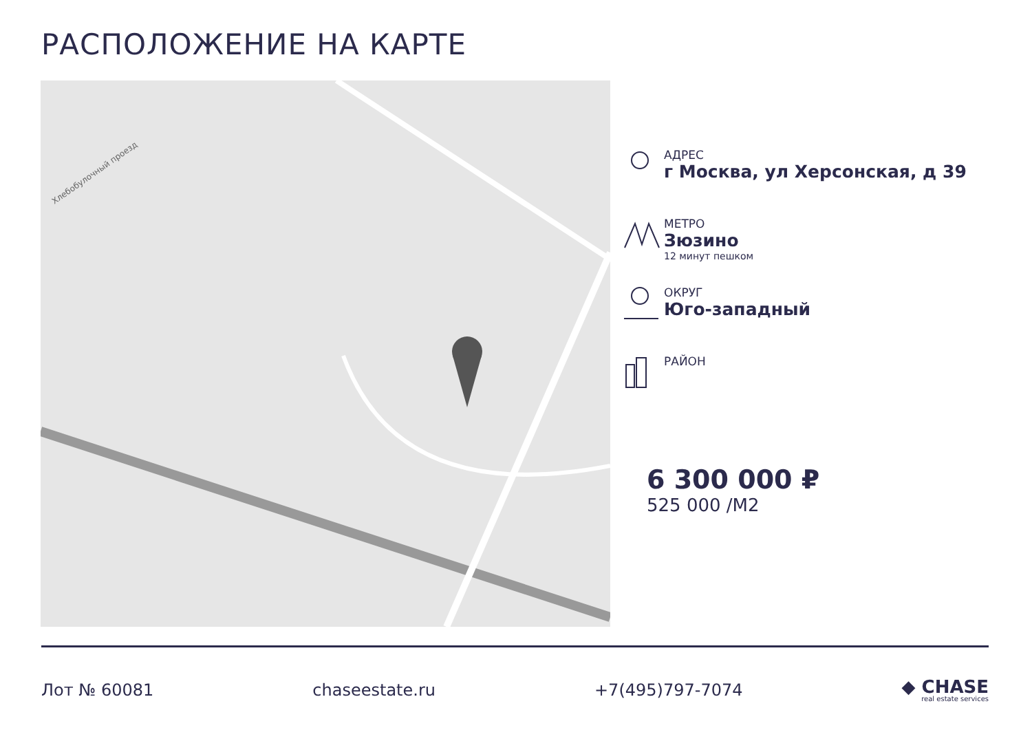РАСПОЛОЖЕНИЕ НА КАРТЕ
Хлебобулочный проезд
АДРЕС
г Москва, ул Херсонская, д 39
МЕТРО
Зюзино
12 минут пешком
ОКРУГ
Юго-западный
РАЙОН
6 300 000 ₽
525 000 /М2
Лот № 60081 chaseestate.ru +7(495)797-7074
◆ CHASE
real estate services